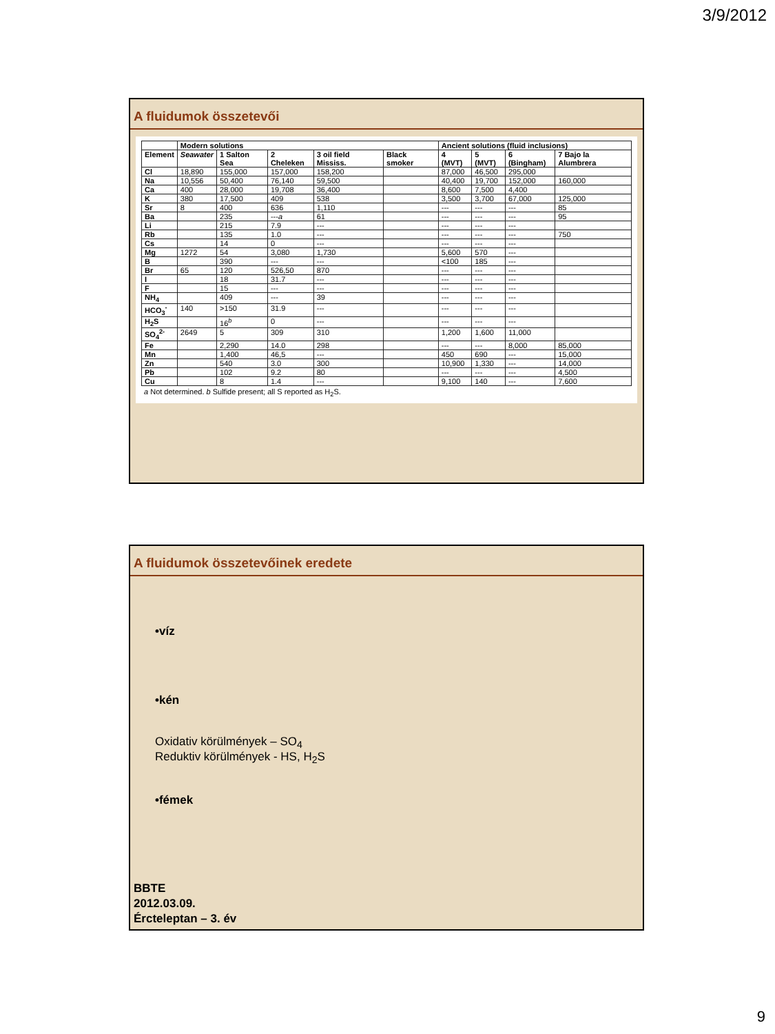3/9/2012
A fluidumok összetevői
| | Modern solutions | | | | | Ancient solutions (fluid inclusions) | | | |
| --- | --- | --- | --- | --- | --- | --- | --- | --- | --- |
| Element | Seawater | 1 Salton Sea | 2 Cheleken | 3 oil field Mississ. | Black smoker | 4 (MVT) | 5 (MVT) | 6 (Bingham) | 7 Bajo la Alumbrera |
| Cl | 18,890 | 155,000 | 157,000 | 158,200 | | 87,000 | 46,500 | 295,000 | |
| Na | 10,556 | 50,400 | 76,140 | 59,500 | | 40,400 | 19,700 | 152,000 | 160,000 |
| Ca | 400 | 28,000 | 19,708 | 36,400 | | 8,600 | 7,500 | 4,400 | |
| K | 380 | 17,500 | 409 | 538 | | 3,500 | 3,700 | 67,000 | 125,000 |
| Sr | 8 | 400 | 636 | 1,110 | | --- | --- | --- | 85 |
| Ba | | 235 | --- a | 61 | | --- | --- | --- | 95 |
| Li | | 215 | 7.9 | --- | | --- | --- | --- | |
| Rb | | 135 | 1.0 | --- | | --- | --- | --- | 750 |
| Cs | | 14 | 0 | --- | | --- | --- | --- | |
| Mg | 1272 | 54 | 3,080 | 1,730 | | 5,600 | 570 | --- | |
| B | | 390 | --- | --- | | <100 | 185 | --- | |
| Br | 65 | 120 | 526,50 | 870 | | --- | --- | --- | |
| I | | 18 | 31.7 | --- | | --- | --- | --- | |
| F | | 15 | --- | --- | | --- | --- | --- | |
| NH<sub>4</sub> | | 409 | --- | 39 | | --- | --- | --- | |
| HCO<sub>3</sub><sup>-</sup> | 140 | >150 | 31.9 | --- | | --- | --- | --- | |
| H<sub>2</sub>S | | 16<sup>b</sup> | 0 | --- | | --- | --- | --- | |
| SO<sub>4</sub><sup>2-</sup> | 2649 | 5 | 309 | 310 | | 1,200 | 1,600 | 11,000 | |
| Fe | | 2,290 | 14.0 | 298 | | --- | --- | 8,000 | 85,000 |
| Mn | | 1,400 | 46,5 | --- | | 450 | 690 | --- | 15,000 |
| Zn | | 540 | 3.0 | 300 | | 10,900 | 1,330 | --- | 14,000 |
| Pb | | 102 | 9.2 | 80 | | --- | --- | --- | 4,500 |
| Cu | | 8 | 1.4 | --- | | 9,100 | 140 | --- | 7,600 |
a Not determined. b Sulfide present; all S reported as H<sub>2</sub>S.
A fluidumok összetevőinek eredete
•víz
•kén
Oxidativ körülmények – SO<sub>4</sub>
Reduktiv körülmények - HS, H<sub>2</sub>S
•fémek
BBTE
2012.03.09.
Ércteleptan – 3. év
9